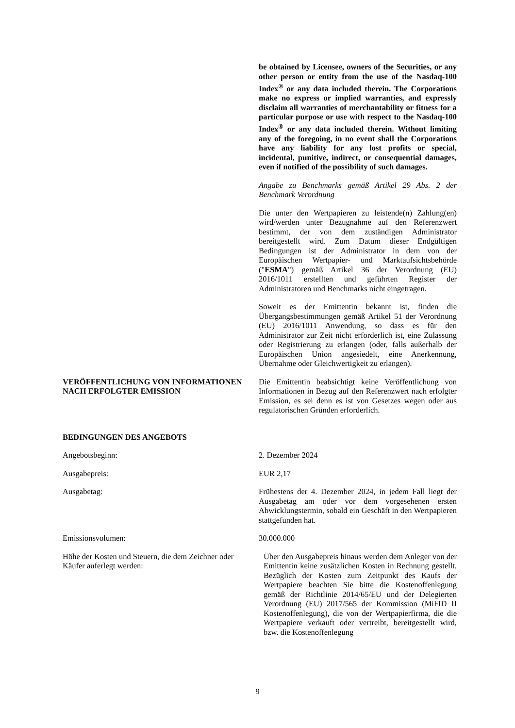be obtained by Licensee, owners of the Securities, or any other person or entity from the use of the Nasdaq-100 Index<sup>®</sup> or any data included therein. The Corporations make no express or implied warranties, and expressly disclaim all warranties of merchantability or fitness for a particular purpose or use with respect to the Nasdaq-100 Index<sup>®</sup> or any data included therein. Without limiting any of the foregoing, in no event shall the Corporations have any liability for any lost profits or special, incidental, punitive, indirect, or consequential damages, even if notified of the possibility of such damages.
Angabe zu Benchmarks gemäß Artikel 29 Abs. 2 der Benchmark Verordnung
Die unter den Wertpapieren zu leistende(n) Zahlung(en) wird/werden unter Bezugnahme auf den Referenzwert bestimmt, der von dem zuständigen Administrator bereitgestellt wird. Zum Datum dieser Endgültigen Bedingungen ist der Administrator in dem von der Europäischen Wertpapier- und Marktaufsichtsbehörde ("ESMA") gemäß Artikel 36 der Verordnung (EU) 2016/1011 erstellten und geführten Register der Administratoren und Benchmarks nicht eingetragen.
Soweit es der Emittentin bekannt ist, finden die Übergangsbestimmungen gemäß Artikel 51 der Verordnung (EU) 2016/1011 Anwendung, so dass es für den Administrator zur Zeit nicht erforderlich ist, eine Zulassung oder Registrierung zu erlangen (oder, falls außerhalb der Europäischen Union angesiedelt, eine Anerkennung, Übernahme oder Gleichwertigkeit zu erlangen).
VERÖFFENTLICHUNG VON INFORMATIONEN NACH ERFOLGTER EMISSION
Die Emittentin beabsichtigt keine Veröffentlichung von Informationen in Bezug auf den Referenzwert nach erfolgter Emission, es sei denn es ist von Gesetzes wegen oder aus regulatorischen Gründen erforderlich.
BEDINGUNGEN DES ANGEBOTS
Angebotsbeginn: 2. Dezember 2024
Ausgabepreis: EUR 2,17
Ausgabetag: Frühestens der 4. Dezember 2024, in jedem Fall liegt der Ausgabetag am oder vor dem vorgesehenen ersten Abwicklungstermin, sobald ein Geschäft in den Wertpapieren stattgefunden hat.
Emissionsvolumen: 30.000.000
Höhe der Kosten und Steuern, die dem Zeichner oder Käufer auferlegt werden:
Über den Ausgabepreis hinaus werden dem Anleger von der Emittentin keine zusätzlichen Kosten in Rechnung gestellt. Bezüglich der Kosten zum Zeitpunkt des Kaufs der Wertpapiere beachten Sie bitte die Kostenoffenlegung gemäß der Richtlinie 2014/65/EU und der Delegierten Verordnung (EU) 2017/565 der Kommission (MiFID II Kostenoffenlegung), die von der Wertpapierfirma, die die Wertpapiere verkauft oder vertreibt, bereitgestellt wird, bzw. die Kostenoffenlegung
9